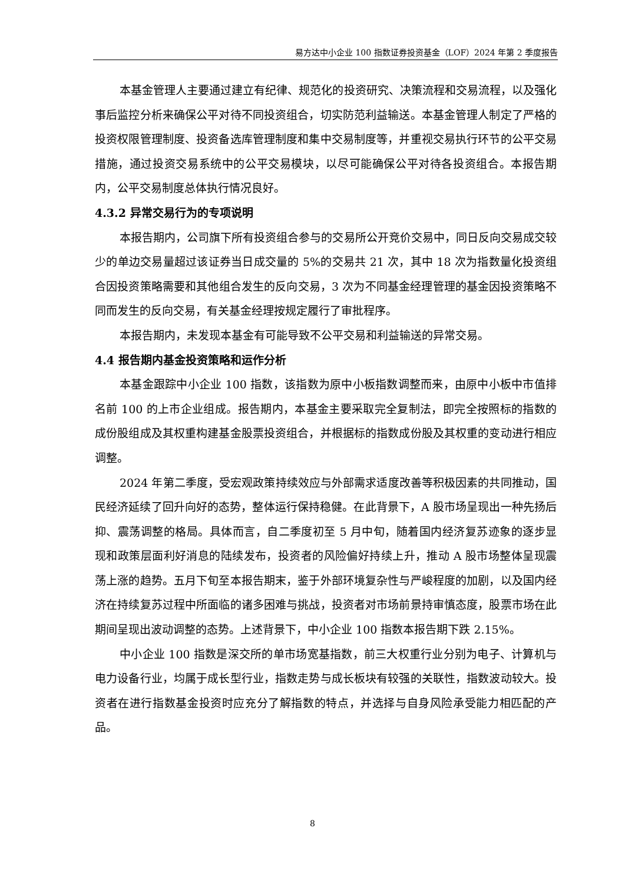易方达中小企业 100 指数证券投资基金（LOF）2024 年第 2 季度报告
本基金管理人主要通过建立有纪律、规范化的投资研究、决策流程和交易流程，以及强化事后监控分析来确保公平对待不同投资组合，切实防范利益输送。本基金管理人制定了严格的投资权限管理制度、投资备选库管理制度和集中交易制度等，并重视交易执行环节的公平交易措施，通过投资交易系统中的公平交易模块，以尽可能确保公平对待各投资组合。本报告期内，公平交易制度总体执行情况良好。
4.3.2 异常交易行为的专项说明
本报告期内，公司旗下所有投资组合参与的交易所公开竞价交易中，同日反向交易成交较少的单边交易量超过该证券当日成交量的 5%的交易共 21 次，其中 18 次为指数量化投资组合因投资策略需要和其他组合发生的反向交易，3 次为不同基金经理管理的基金因投资策略不同而发生的反向交易，有关基金经理按规定履行了审批程序。
本报告期内，未发现本基金有可能导致不公平交易和利益输送的异常交易。
4.4 报告期内基金投资策略和运作分析
本基金跟踪中小企业 100 指数，该指数为原中小板指数调整而来，由原中小板中市值排名前 100 的上市企业组成。报告期内，本基金主要采取完全复制法，即完全按照标的指数的成份股组成及其权重构建基金股票投资组合，并根据标的指数成份股及其权重的变动进行相应调整。
2024 年第二季度，受宏观政策持续效应与外部需求适度改善等积极因素的共同推动，国民经济延续了回升向好的态势，整体运行保持稳健。在此背景下，A 股市场呈现出一种先扬后抑、震荡调整的格局。具体而言，自二季度初至 5 月中旬，随着国内经济复苏迹象的逐步显现和政策层面利好消息的陆续发布，投资者的风险偏好持续上升，推动 A 股市场整体呈现震荡上涨的趋势。五月下旬至本报告期末，鉴于外部环境复杂性与严峻程度的加剧，以及国内经济在持续复苏过程中所面临的诸多困难与挑战，投资者对市场前景持审慎态度，股票市场在此期间呈现出波动调整的态势。上述背景下，中小企业 100 指数本报告期下跌 2.15%。
中小企业 100 指数是深交所的单市场宽基指数，前三大权重行业分别为电子、计算机与电力设备行业，均属于成长型行业，指数走势与成长板块有较强的关联性，指数波动较大。投资者在进行指数基金投资时应充分了解指数的特点，并选择与自身风险承受能力相匹配的产品。
8